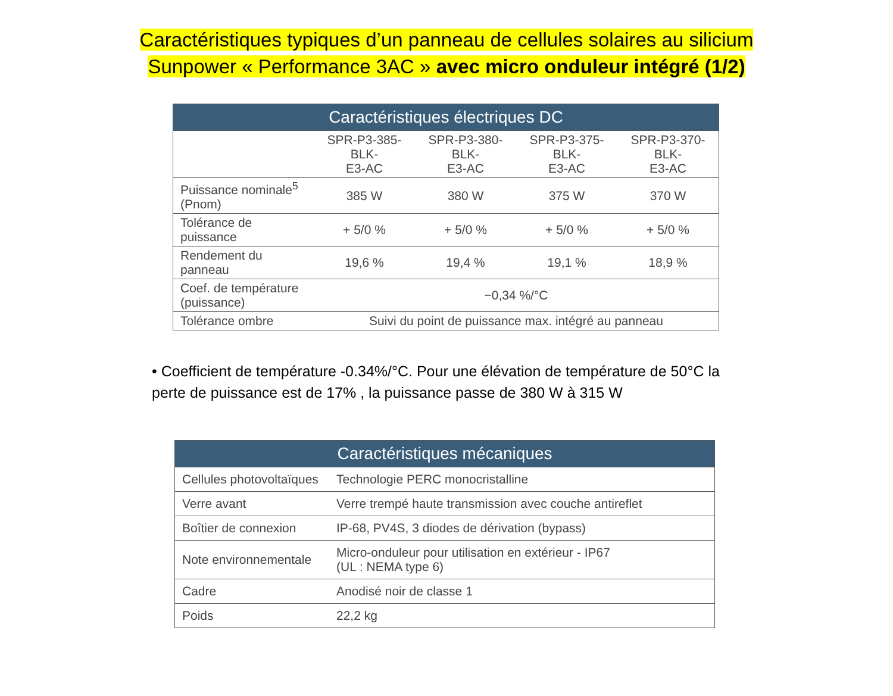Caractéristiques typiques d’un panneau de cellules solaires au silicium
Sunpower « Performance 3AC » avec micro onduleur intégré (1/2)
| Caractéristiques électriques DC | | | | |
| --- | --- | --- | --- | --- |
| | SPR-P3-385-BLK- E3-AC | SPR-P3-380-BLK- E3-AC | SPR-P3-375-BLK- E3-AC | SPR-P3-370-BLK- E3-AC |
| Puissance nominale<sup>5</sup> (Pnom) | 385 W | 380 W | 375 W | 370 W |
| Tolérance de puissance | + 5/0 % | + 5/0 % | + 5/0 % | + 5/0 % |
| Rendement du panneau | 19,6 % | 19,4 % | 19,1 % | 18,9 % |
| Coef. de température (puissance) | −0,34 %/°C | | | |
| Tolérance ombre | Suivi du point de puissance max. intégré au panneau | | | |
• Coefficient de température -0.34%/°C. Pour une élévation de température de 50°C la perte de puissance est de 17% , la puissance passe de 380 W à 315 W
| Caractéristiques mécaniques | |
| --- | --- |
| Cellules photovoltaïques | Technologie PERC monocristalline |
| Verre avant | Verre trempé haute transmission avec couche antireflet |
| Boîtier de connexion | IP-68, PV4S, 3 diodes de dérivation (bypass) |
| Note environnementale | Micro-onduleur pour utilisation en extérieur - IP67 (UL : NEMA type 6) |
| Cadre | Anodisé noir de classe 1 |
| Poids | 22,2 kg |